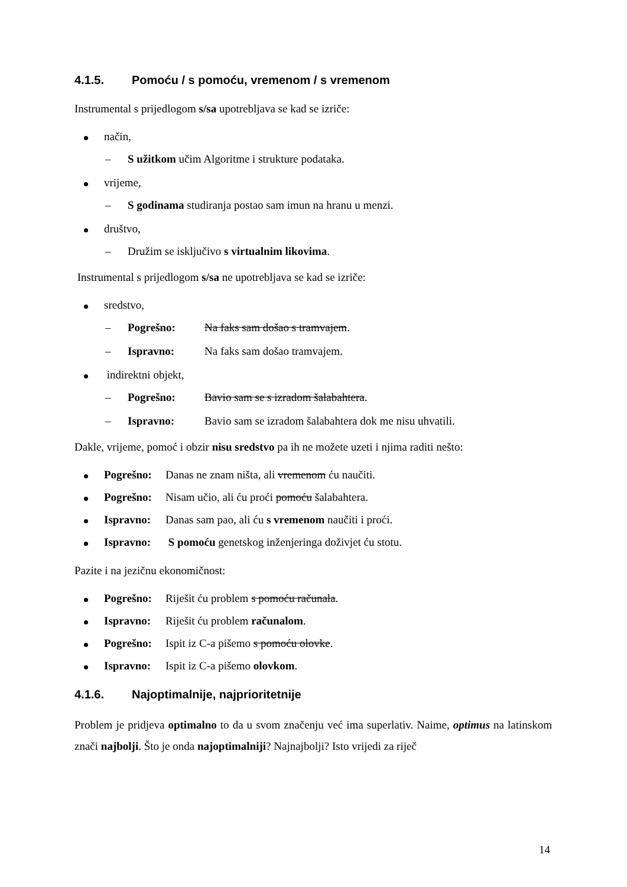4.1.5. Pomoću / s pomoću, vremenom / s vremenom
Instrumental s prijedlogom s/sa upotrebljava se kad se izriče:
način,
– S užitkom učim Algoritme i strukture podataka.
vrijeme,
– S godinama studiranja postao sam imun na hranu u menzi.
društvo,
– Družim se isključivo s virtualnim likovima.
Instrumental s prijedlogom s/sa ne upotrebljava se kad se izriče:
sredstvo,
– Pogrešno: Na faks sam došao s tramvajem.
– Ispravno: Na faks sam došao tramvajem.
indirektni objekt,
– Pogrešno: Bavio sam se s izradom šalabahtera.
– Ispravno: Bavio sam se izradom šalabahtera dok me nisu uhvatili.
Dakle, vrijeme, pomoć i obzir nisu sredstvo pa ih ne možete uzeti i njima raditi nešto:
Pogrešno: Danas ne znam ništa, ali vremenom ću naučiti.
Pogrešno: Nisam učio, ali ću proći pomoću šalabahtera.
Ispravno: Danas sam pao, ali ću s vremenom naučiti i proći.
Ispravno: S pomoću genetskog inženjeringa doživjet ću stotu.
Pazite i na jezičnu ekonomičnost:
Pogrešno: Riješit ću problem s pomoću računala.
Ispravno: Riješit ću problem računalom.
Pogrešno: Ispit iz C-a pišemo s pomoću olovke.
Ispravno: Ispit iz C-a pišemo olovkom.
4.1.6. Najoptimalnije, najprioritetnije
Problem je pridjeva optimalno to da u svom značenju već ima superlativ. Naime, optimus na latinskom znači najbolji. Što je onda najoptimalniji? Najnajbolji? Isto vrijedi za riječ
14